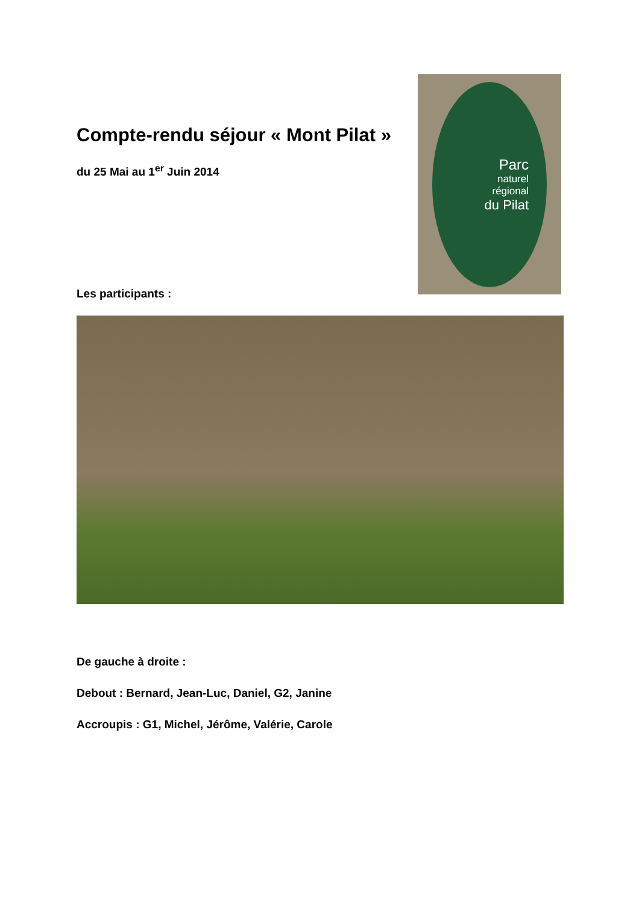Compte-rendu séjour « Mont Pilat »
du 25 Mai au 1<sup>er</sup> Juin 2014
Parc
naturel
régional
du Pilat
Les participants :
De gauche à droite :
Debout : Bernard, Jean-Luc, Daniel, G2, Janine
Accroupis : G1, Michel, Jérôme, Valérie, Carole